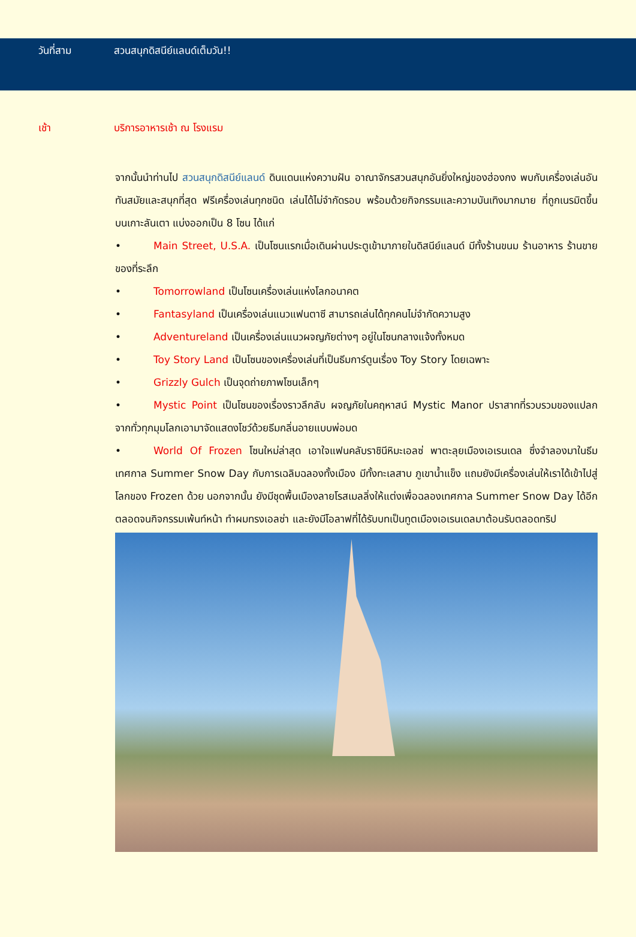วันที่สาม สวนสนุกดิสนีย์แลนด์เต็มวัน!!
เช้า บริการอาหารเช้า ณ โรงแรม
จากนั้นนำท่านไป สวนสนุกดิสนีย์แลนด์ ดินแดนแห่งความฝัน อาณาจักรสวนสนุกอันยิ่งใหญ่ของฮ่องกง พบกับเครื่องเล่นอันทันสมัยและสนุกที่สุด ฟรีเครื่องเล่นทุกชนิด เล่นได้ไม่จำกัดรอบ พร้อมด้วยกิจกรรมและความบันเทิงมากมาย ที่ถูกเนรมิตขึ้นบนเกาะลันเตา แบ่งออกเป็น 8 โซน ได้แก่
• Main Street, U.S.A. เป็นโซนแรกเมื่อเดินผ่านประตูเข้ามาภายในดิสนีย์แลนด์ มีทั้งร้านขนม ร้านอาหาร ร้านขายของที่ระลึก
• Tomorrowland เป็นโซนเครื่องเล่นแห่งโลกอนาคต
• Fantasyland เป็นเครื่องเล่นแนวแฟนตาซี สามารถเล่นได้ทุกคนไม่จำกัดความสูง
• Adventureland เป็นเครื่องเล่นแนวผจญภัยต่างๆ อยู่ในโซนกลางแจ้งทั้งหมด
• Toy Story Land เป็นโซนของเครื่องเล่นที่เป็นธีมการ์ตูนเรื่อง Toy Story โดยเฉพาะ
• Grizzly Gulch เป็นจุดถ่ายภาพโซนเล็กๆ
• Mystic Point เป็นโซนของเรื่องราวลึกลับ ผจญภัยในคฤหาสน์ Mystic Manor ปราสาทที่รวบรวมของแปลกจากทั่วทุกมุมโลกเอามาจัดแสดงโชว์ด้วยธีมกลิ่นอายแบบพ่อมด
• World Of Frozen โซนใหม่ล่าสุด เอาใจแฟนคลับราชินีหิมะเอลซ่ พาตะลุยเมืองเอเรนเดล ซึ่งจำลองมาในธีมเทศกาล Summer Snow Day กับการเฉลิมฉลองทั้งเมือง มีทั้งทะเลสาบ ภูเขาน้ำแข็ง แถมยังมีเครื่องเล่นให้เราได้เข้าไปสู่โลกของ Frozen ด้วย นอกจากนั้น ยังมีชุดพื้นเมืองลายโรสเมลลิ่งให้แต่งเพื่อฉลองเทศกาล Summer Snow Day ได้อีก ตลอดจนกิจกรรมเพ้นท์หน้า ทำผมทรงเอลซ่า และยังมีโอลาฟที่ได้รับบทเป็นทูตเมืองเอเรนเดลมาต้อนรับตลอดทริป